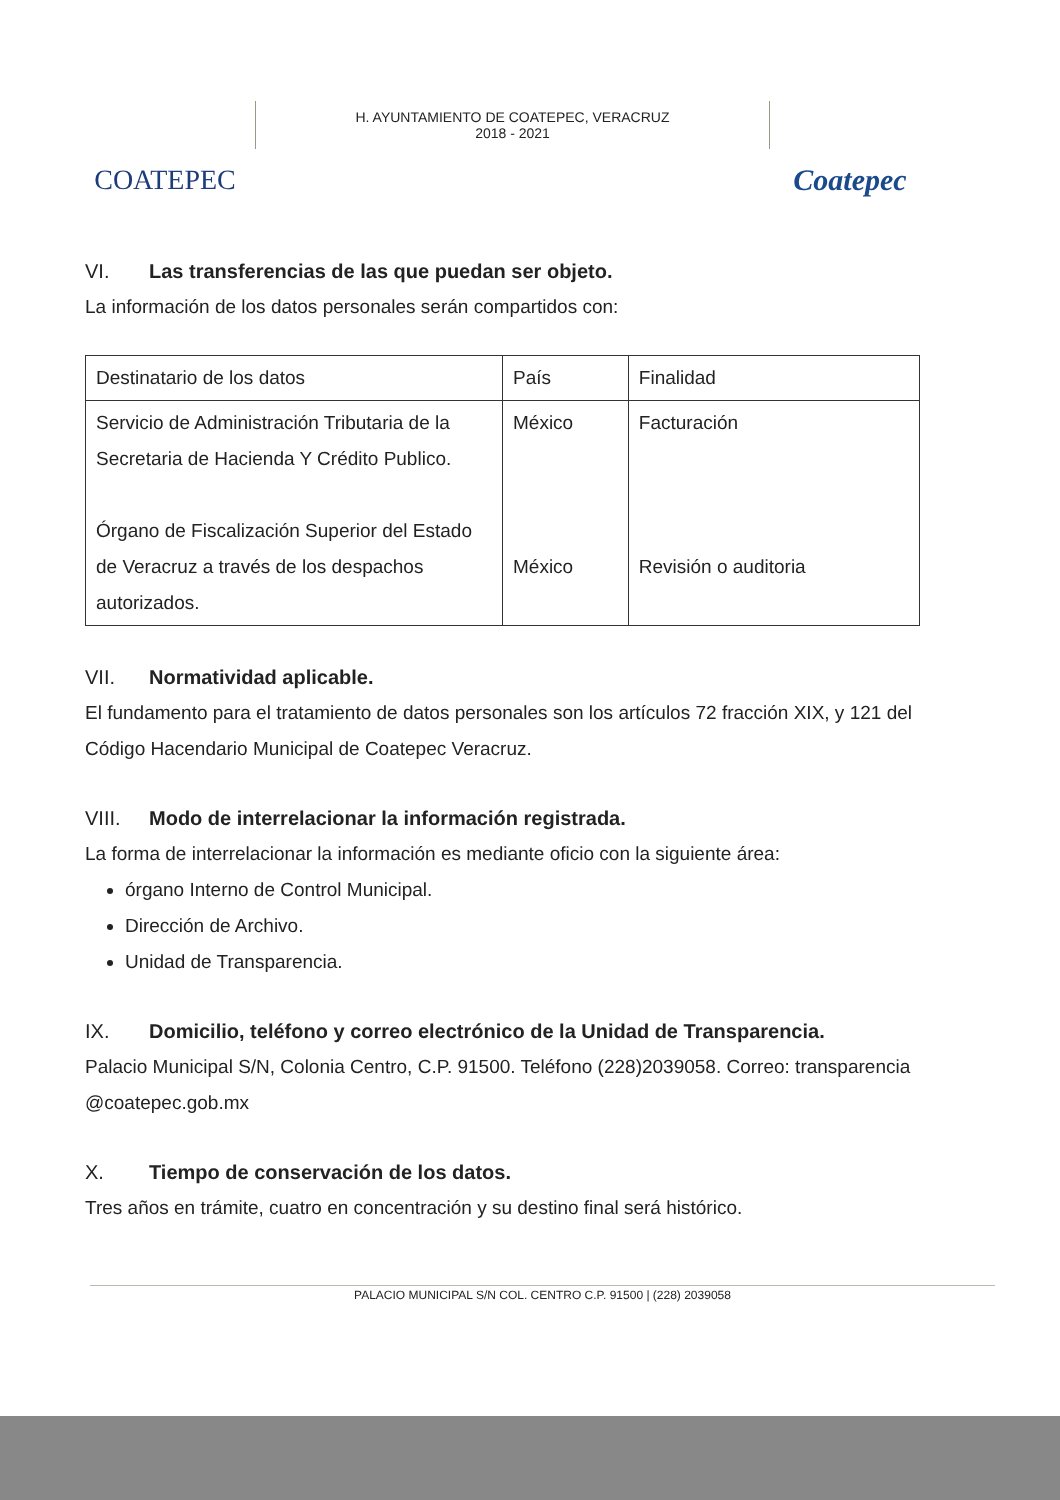COATEPEC
H. AYUNTAMIENTO DE COATEPEC, VERACRUZ
2018 - 2021
Coatepec
VI. Las transferencias de las que puedan ser objeto.
La información de los datos personales serán compartidos con:
| Destinatario de los datos | País | Finalidad |
| Servicio de Administración Tributaria de la Secretaria de Hacienda Y Crédito Publico. Órgano de Fiscalización Superior del Estado de Veracruz a través de los despachos autorizados. | México México | Facturación Revisión o auditoria |
VII. Normatividad aplicable.
El fundamento para el tratamiento de datos personales son los artículos 72 fracción XIX, y 121 del Código Hacendario Municipal de Coatepec Veracruz.
VIII. Modo de interrelacionar la información registrada.
La forma de interrelacionar la información es mediante oficio con la siguiente área:
órgano Interno de Control Municipal.
Dirección de Archivo.
Unidad de Transparencia.
IX. Domicilio, teléfono y correo electrónico de la Unidad de Transparencia.
Palacio Municipal S/N, Colonia Centro, C.P. 91500. Teléfono (228)2039058. Correo: transparencia @coatepec.gob.mx
X. Tiempo de conservación de los datos.
Tres años en trámite, cuatro en concentración y su destino final será histórico.
PALACIO MUNICIPAL S/N COL. CENTRO C.P. 91500 | (228) 2039058